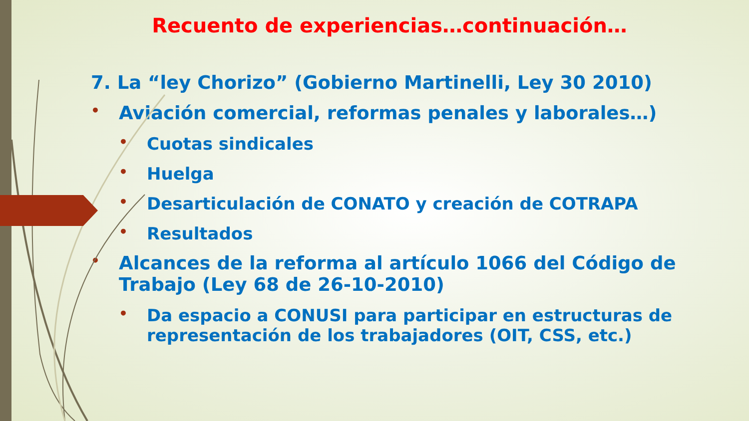Recuento de experiencias…continuación…
7. La “ley Chorizo” (Gobierno Martinelli, Ley 30 2010)
• Aviación comercial, reformas penales y laborales…)
• Cuotas sindicales
• Huelga
• Desarticulación de CONATO y creación de COTRAPA
• Resultados
• Alcances de la reforma al artículo 1066 del Código de Trabajo (Ley 68 de 26-10-2010)
• Da espacio a CONUSI para participar en estructuras de representación de los trabajadores (OIT, CSS, etc.)